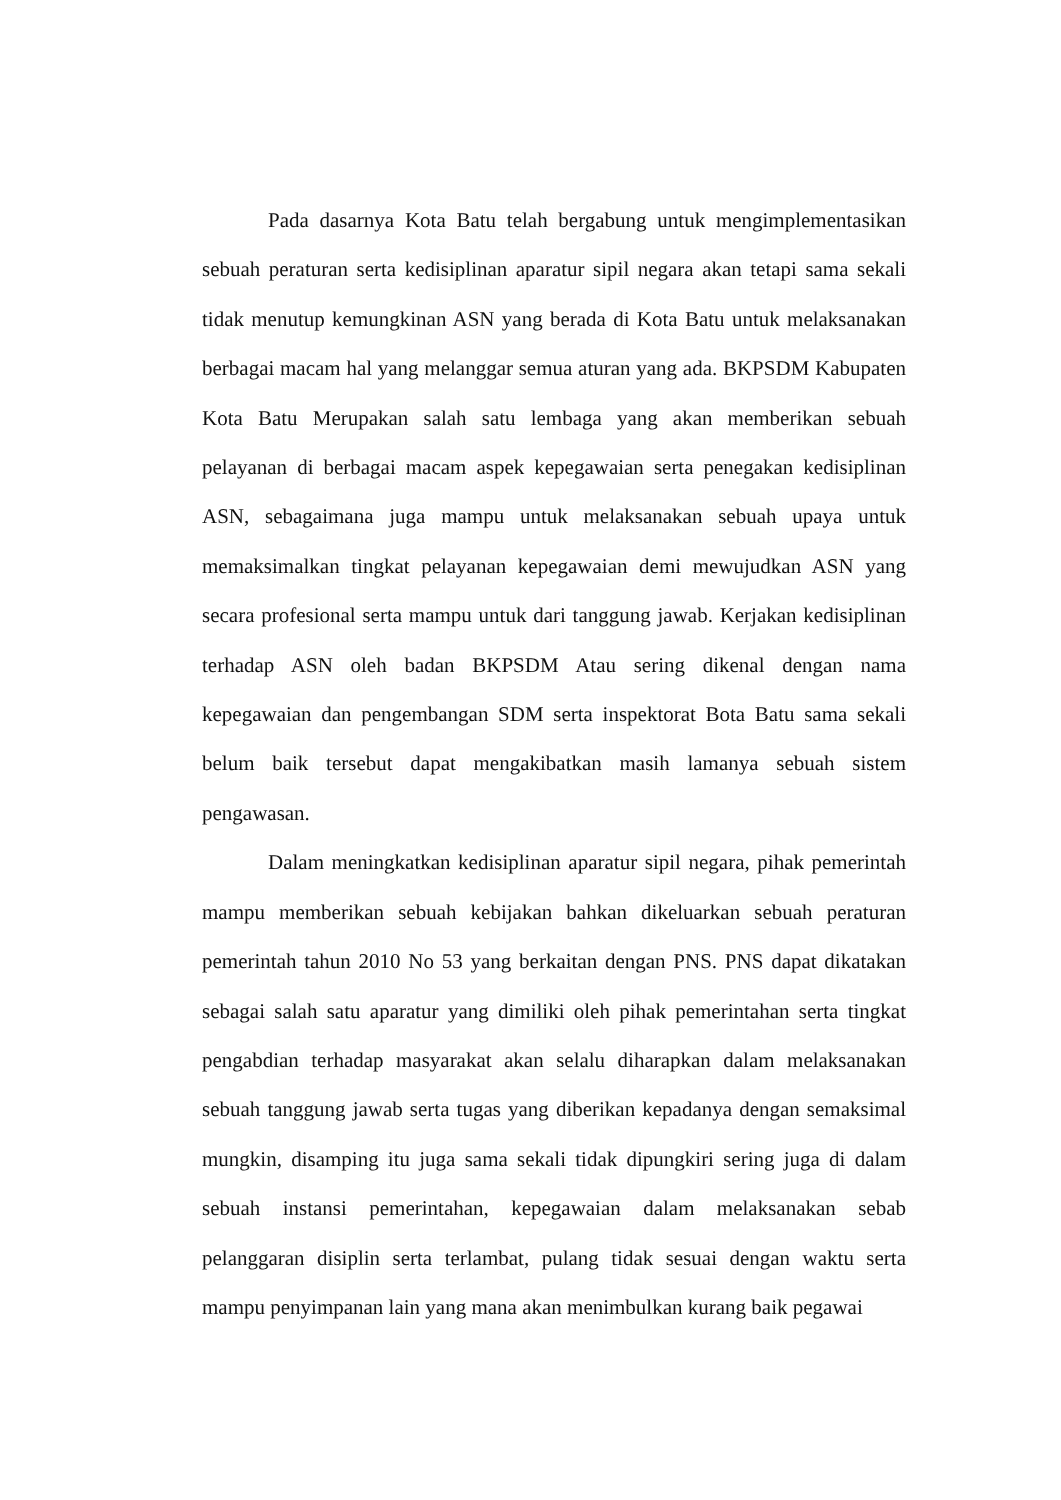Pada dasarnya Kota Batu telah bergabung untuk mengimplementasikan sebuah peraturan serta kedisiplinan aparatur sipil negara akan tetapi sama sekali tidak menutup kemungkinan ASN yang berada di Kota Batu untuk melaksanakan berbagai macam hal yang melanggar semua aturan yang ada. BKPSDM Kabupaten Kota Batu Merupakan salah satu lembaga yang akan memberikan sebuah pelayanan di berbagai macam aspek kepegawaian serta penegakan kedisiplinan ASN, sebagaimana juga mampu untuk melaksanakan sebuah upaya untuk memaksimalkan tingkat pelayanan kepegawaian demi mewujudkan ASN yang secara profesional serta mampu untuk dari tanggung jawab. Kerjakan kedisiplinan terhadap ASN oleh badan BKPSDM Atau sering dikenal dengan nama kepegawaian dan pengembangan SDM serta inspektorat Bota Batu sama sekali belum baik tersebut dapat mengakibatkan masih lamanya sebuah sistem pengawasan.
Dalam meningkatkan kedisiplinan aparatur sipil negara, pihak pemerintah mampu memberikan sebuah kebijakan bahkan dikeluarkan sebuah peraturan pemerintah tahun 2010 No 53 yang berkaitan dengan PNS. PNS dapat dikatakan sebagai salah satu aparatur yang dimiliki oleh pihak pemerintahan serta tingkat pengabdian terhadap masyarakat akan selalu diharapkan dalam melaksanakan sebuah tanggung jawab serta tugas yang diberikan kepadanya dengan semaksimal mungkin, disamping itu juga sama sekali tidak dipungkiri sering juga di dalam sebuah instansi pemerintahan, kepegawaian dalam melaksanakan sebab pelanggaran disiplin serta terlambat, pulang tidak sesuai dengan waktu serta mampu penyimpanan lain yang mana akan menimbulkan kurang baik pegawai